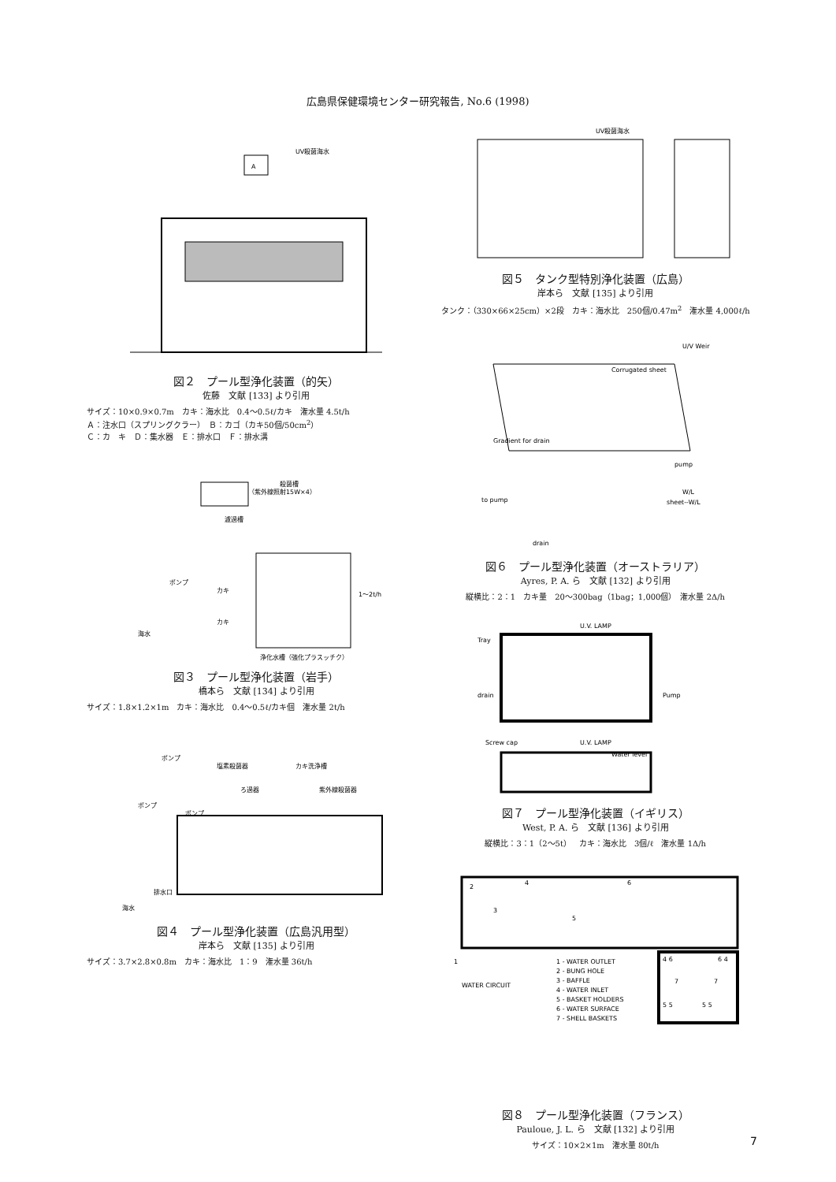広島県保健環境センター研究報告, No.6 (1998)
A
UV殺菌海水
図２　プール型浄化装置（的矢）
佐藤　文献 [133] より引用
サイズ：10×0.9×0.7m　カキ：海水比　0.4～0.5ℓ/カキ　潅水量 4.5t/h
Ａ：注水口（スプリングクラー）　Ｂ：カゴ（カキ50個/50cm<sup>2</sup>）
Ｃ：カ　キ　Ｄ：集水器　Ｅ：排水口　Ｆ：排水溝
殺菌槽
（紫外線照射15W×4）
濾過槽
ポンプ
カキ
カキ
1～2t/h
海水
浄化水槽（強化プラスッチク）
図３　プール型浄化装置（岩手）
橋本ら　文献 [134] より引用
サイズ：1.8×1.2×1m　カキ：海水比　0.4～0.5ℓ/カキ個　潅水量 2t/h
ポンプ
塩素殺菌器
カキ洗浄槽
ろ過器
紫外線殺菌器
ポンプ
ポンプ
排水口
海水
図４　プール型浄化装置（広島汎用型）
岸本ら　文献 [135] より引用
サイズ：3.7×2.8×0.8m　カキ：海水比　1：9　潅水量 36t/h
UV殺菌海水
図５　タンク型特別浄化装置（広島）
岸本ら　文献 [135] より引用
タンク：（330×66×25cm）×2段　カキ：海水比　250個/0.47m<sup>2</sup>　潅水量 4,000ℓ/h
Corrugated sheet
U/V Weir
Gradient for drain
pump
to pump
W/L
sheet--W/L
drain
図６　プール型浄化装置（オーストラリア）
Ayres, P. A. ら　文献 [132] より引用
縦横比：2：1　カキ量　20～300bag（1bag；1,000個）　潅水量 2Δ/h
U.V. LAMP
Tray
drain
Pump
Screw cap
U.V. LAMP
Water level
図７　プール型浄化装置（イギリス）
West, P. A. ら　文献 [136] より引用
縦横比：3：1（2～5t）　カキ：海水比　3個/ℓ　潅水量 1Δ/h
2
4
6
3
5
1
WATER CIRCUIT
1 - WATER OUTLET
2 - BUNG HOLE
3 - BAFFLE
4 - WATER INLET
5 - BASKET HOLDERS
6 - WATER SURFACE
7 - SHELL BASKETS
4 6
6 4
7
7
5 5
5 5
図８　プール型浄化装置（フランス）
Pauloue, J. L. ら　文献 [132] より引用
サイズ：10×2×1m　潅水量 80t/h
7